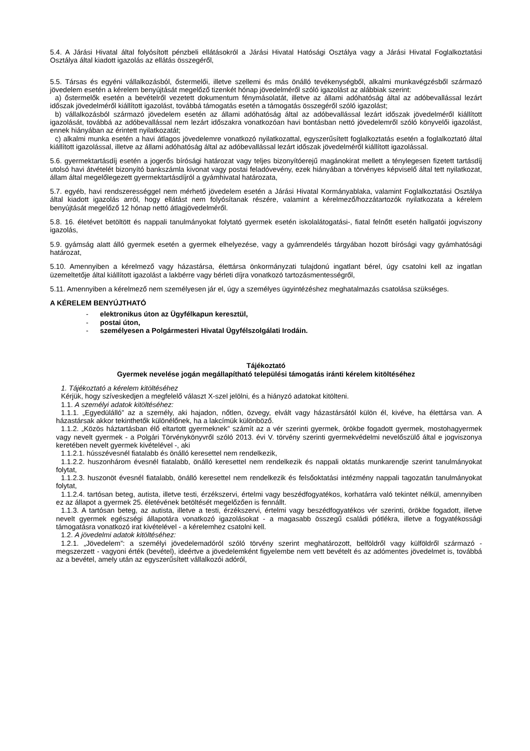5.4. A Járási Hivatal által folyósított pénzbeli ellátásokról a Járási Hivatal Hatósági Osztálya vagy a Járási Hivatal Foglalkoztatási Osztálya által kiadott igazolás az ellátás összegéről,
5.5. Társas és egyéni vállalkozásból, őstermelői, illetve szellemi és más önálló tevékenységből, alkalmi munkavégzésből származó jövedelem esetén a kérelem benyújtását megelőző tizenkét hónap jövedelméről szóló igazolást az alábbiak szerint:
a) őstermelők esetén a bevételről vezetett dokumentum fénymásolatát, illetve az állami adóhatóság által az adóbevallással lezárt időszak jövedelméről kiállított igazolást, továbbá támogatás esetén a támogatás összegéről szóló igazolást;
b) vállalkozásból származó jövedelem esetén az állami adóhatóság által az adóbevallással lezárt időszak jövedelméről kiállított igazolását, továbbá az adóbevallással nem lezárt időszakra vonatkozóan havi bontásban nettó jövedelemről szóló könyvelői igazolást, ennek hiányában az érintett nyilatkozatát;
c) alkalmi munka esetén a havi átlagos jövedelemre vonatkozó nyilatkozattal, egyszerűsített foglalkoztatás esetén a foglalkoztató által kiállított igazolással, illetve az állami adóhatóság által az adóbevallással lezárt időszak jövedelméről kiállított igazolással.
5.6. gyermektartásdíj esetén a jogerős bírósági határozat vagy teljes bizonyítóerejű magánokirat mellett a ténylegesen fizetett tartásdíj utolsó havi átvételét bizonyító bankszámla kivonat vagy postai feladóvevény, ezek hiányában a törvényes képviselő által tett nyilatkozat, állam által megelőlegezett gyermektartásdíjról a gyámhivatal határozata,
5.7. egyéb, havi rendszerességgel nem mérhető jövedelem esetén a Járási Hivatal Kormányablaka, valamint Foglalkoztatási Osztálya által kiadott igazolás arról, hogy ellátást nem folyósítanak részére, valamint a kérelmező/hozzátartozók nyilatkozata a kérelem benyújtását megelőző 12 hónap nettó átlagjövedelméről.
5.8. 16. életévet betöltött és nappali tanulmányokat folytató gyermek esetén iskolalátogatási-, fiatal felnőtt esetén hallgatói jogviszony igazolás,
5.9. gyámság alatt álló gyermek esetén a gyermek elhelyezése, vagy a gyámrendelés tárgyában hozott bírósági vagy gyámhatósági határozat,
5.10. Amennyiben a kérelmező vagy házastársa, élettársa önkormányzati tulajdonú ingatlant bérel, úgy csatolni kell az ingatlan üzemeltetője által kiállított igazolást a lakbérre vagy bérleti díjra vonatkozó tartozásmentességről,
5.11. Amennyiben a kérelmező nem személyesen jár el, úgy a személyes ügyintézéshez meghatalmazás csatolása szükséges.
A KÉRELEM BENYÚJTHATÓ
- elektronikus úton az Ügyfélkapun keresztül,
- postai úton,
- személyesen a Polgármesteri Hivatal Ügyfélszolgálati Irodáin.
Tájékoztató
Gyermek nevelése jogán megállapítható települési támogatás iránti kérelem kitöltéséhez
1. Tájékoztató a kérelem kitöltéséhez
Kérjük, hogy szíveskedjen a megfelelő választ X-szel jelölni, és a hiányzó adatokat kitölteni.
1.1. A személyi adatok kitöltéséhez:
1.1.1. „Egyedülálló” az a személy, aki hajadon, nőtlen, özvegy, elvált vagy házastársától külön él, kivéve, ha élettársa van. A házastársak akkor tekinthetők különélőnek, ha a lakcímük különböző.
1.1.2. „Közös háztartásban élő eltartott gyermeknek” számít az a vér szerinti gyermek, örökbe fogadott gyermek, mostohagyermek vagy nevelt gyermek - a Polgári Törvénykönyvről szóló 2013. évi V. törvény szerinti gyermekvédelmi nevelőszülő által e jogviszonya keretében nevelt gyermek kivételével -, aki
1.1.2.1. hússzévesnél fiatalabb és önálló keresettel nem rendelkezik,
1.1.2.2. huszonhárom évesnél fiatalabb, önálló keresettel nem rendelkezik és nappali oktatás munkarendje szerint tanulmányokat folytat,
1.1.2.3. huszonöt évesnél fiatalabb, önálló keresettel nem rendelkezik és felsőoktatási intézmény nappali tagozatán tanulmányokat folytat,
1.1.2.4. tartósan beteg, autista, illetve testi, érzékszervi, értelmi vagy beszédfogyatékos, korhatárra való tekintet nélkül, amennyiben ez az állapot a gyermek 25. életévének betöltését megelőzően is fennállt.
1.1.3. A tartósan beteg, az autista, illetve a testi, érzékszervi, értelmi vagy beszédfogyatékos vér szerinti, örökbe fogadott, illetve nevelt gyermek egészségi állapotára vonatkozó igazolásokat - a magasabb összegű családi pótlékra, illetve a fogyatékossági támogatásra vonatkozó irat kivételével - a kérelemhez csatolni kell.
1.2. A jövedelmi adatok kitöltéséhez:
1.2.1. „Jövedelem”: a személyi jövedelemadóról szóló törvény szerint meghatározott, belföldről vagy külföldről származó - megszerzett - vagyoni érték (bevétel), ideértve a jövedelemként figyelembe nem vett bevételt és az adómentes jövedelmet is, továbbá az a bevétel, amely után az egyszerűsített vállalkozói adóról,